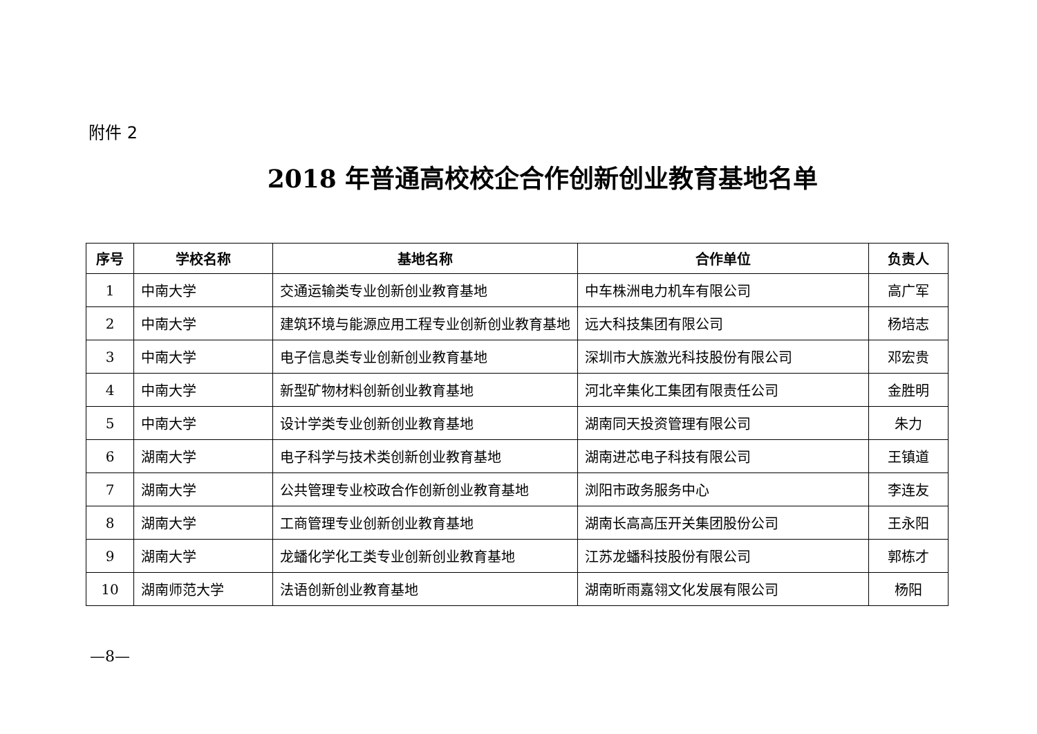附件 2
2018 年普通高校校企合作创新创业教育基地名单
| 序号 | 学校名称 | 基地名称 | 合作单位 | 负责人 |
| --- | --- | --- | --- | --- |
| 1 | 中南大学 | 交通运输类专业创新创业教育基地 | 中车株洲电力机车有限公司 | 高广军 |
| 2 | 中南大学 | 建筑环境与能源应用工程专业创新创业教育基地 | 远大科技集团有限公司 | 杨培志 |
| 3 | 中南大学 | 电子信息类专业创新创业教育基地 | 深圳市大族激光科技股份有限公司 | 邓宏贵 |
| 4 | 中南大学 | 新型矿物材料创新创业教育基地 | 河北辛集化工集团有限责任公司 | 金胜明 |
| 5 | 中南大学 | 设计学类专业创新创业教育基地 | 湖南同天投资管理有限公司 | 朱力 |
| 6 | 湖南大学 | 电子科学与技术类创新创业教育基地 | 湖南进芯电子科技有限公司 | 王镇道 |
| 7 | 湖南大学 | 公共管理专业校政合作创新创业教育基地 | 浏阳市政务服务中心 | 李连友 |
| 8 | 湖南大学 | 工商管理专业创新创业教育基地 | 湖南长高高压开关集团股份公司 | 王永阳 |
| 9 | 湖南大学 | 龙蟠化学化工类专业创新创业教育基地 | 江苏龙蟠科技股份有限公司 | 郭栋才 |
| 10 | 湖南师范大学 | 法语创新创业教育基地 | 湖南昕雨嘉翎文化发展有限公司 | 杨阳 |
—8—